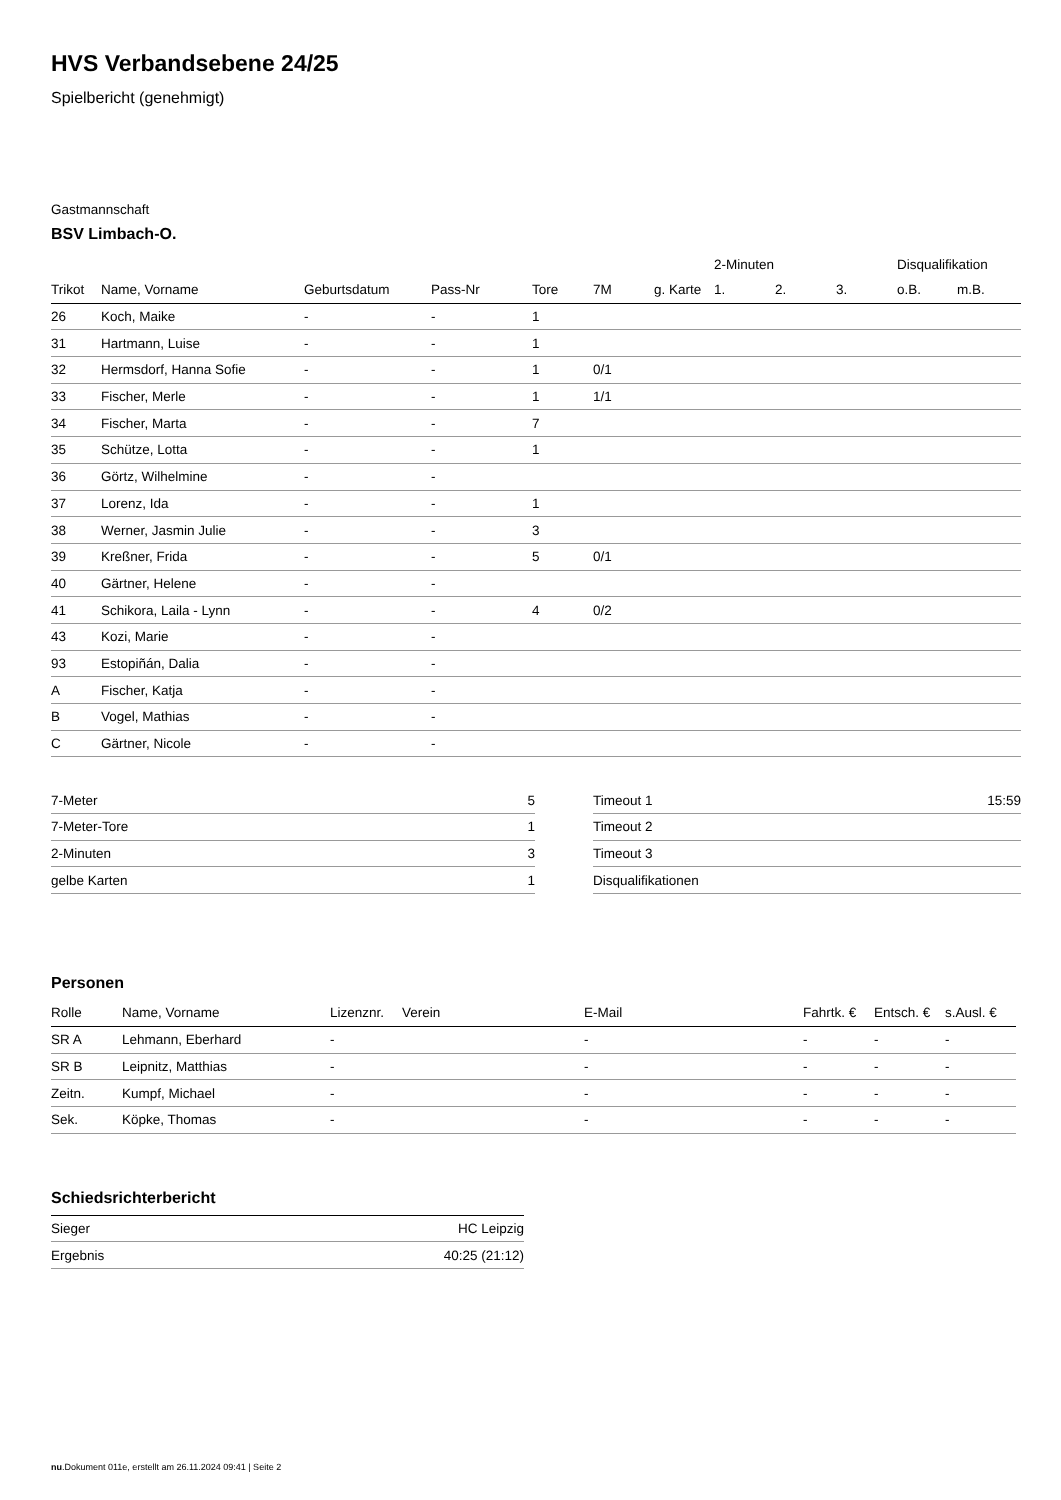HVS Verbandsebene 24/25
Spielbericht (genehmigt)
Gastmannschaft
BSV Limbach-O.
| | | | | | | | 2-Minuten | | | Disqualifikation | |
| --- | --- | --- | --- | --- | --- | --- | --- | --- | --- | --- | --- |
| Trikot | Name, Vorname | Geburtsdatum | Pass-Nr | Tore | 7M | g. Karte | 1. | 2. | 3. | o.B. | m.B. |
| 26 | Koch, Maike | - | - | 1 | | | | | | | |
| 31 | Hartmann, Luise | - | - | 1 | | | | | | | |
| 32 | Hermsdorf, Hanna Sofie | - | - | 1 | 0/1 | | | | | | |
| 33 | Fischer, Merle | - | - | 1 | 1/1 | | | | | | |
| 34 | Fischer, Marta | - | - | 7 | | | | | | | |
| 35 | Schütze, Lotta | - | - | 1 | | | | | | | |
| 36 | Görtz, Wilhelmine | - | - | | | | | | | | |
| 37 | Lorenz, Ida | - | - | 1 | | | | | | | |
| 38 | Werner, Jasmin Julie | - | - | 3 | | | | | | | |
| 39 | Kreßner, Frida | - | - | 5 | 0/1 | | | | | | |
| 40 | Gärtner, Helene | - | - | | | | | | | | |
| 41 | Schikora, Laila - Lynn | - | - | 4 | 0/2 | | | | | | |
| 43 | Kozi, Marie | - | - | | | | | | | | |
| 93 | Estopiñán, Dalia | - | - | | | | | | | | |
| A | Fischer, Katja | - | - | | | | | | | | |
| B | Vogel, Mathias | - | - | | | | | | | | |
| C | Gärtner, Nicole | - | - | | | | | | | | |
| 7-Meter | 5 |
| 7-Meter-Tore | 1 |
| 2-Minuten | 3 |
| gelbe Karten | 1 |
| Timeout 1 | 15:59 |
| Timeout 2 | |
| Timeout 3 | |
| Disqualifikationen | |
Personen
| Rolle | Name, Vorname | Lizenznr. | Verein | E-Mail | Fahrtk. € | Entsch. € | s.Ausl. € |
| --- | --- | --- | --- | --- | --- | --- | --- |
| SR A | Lehmann, Eberhard | - | | - | - | - | - |
| SR B | Leipnitz, Matthias | - | | - | - | - | - |
| Zeitn. | Kumpf, Michael | - | | - | - | - | - |
| Sek. | Köpke, Thomas | - | | - | - | - | - |
Schiedsrichterbericht
| Sieger | HC Leipzig |
| Ergebnis | 40:25 (21:12) |
nu.Dokument 011e, erstellt am 26.11.2024 09:41 | Seite 2